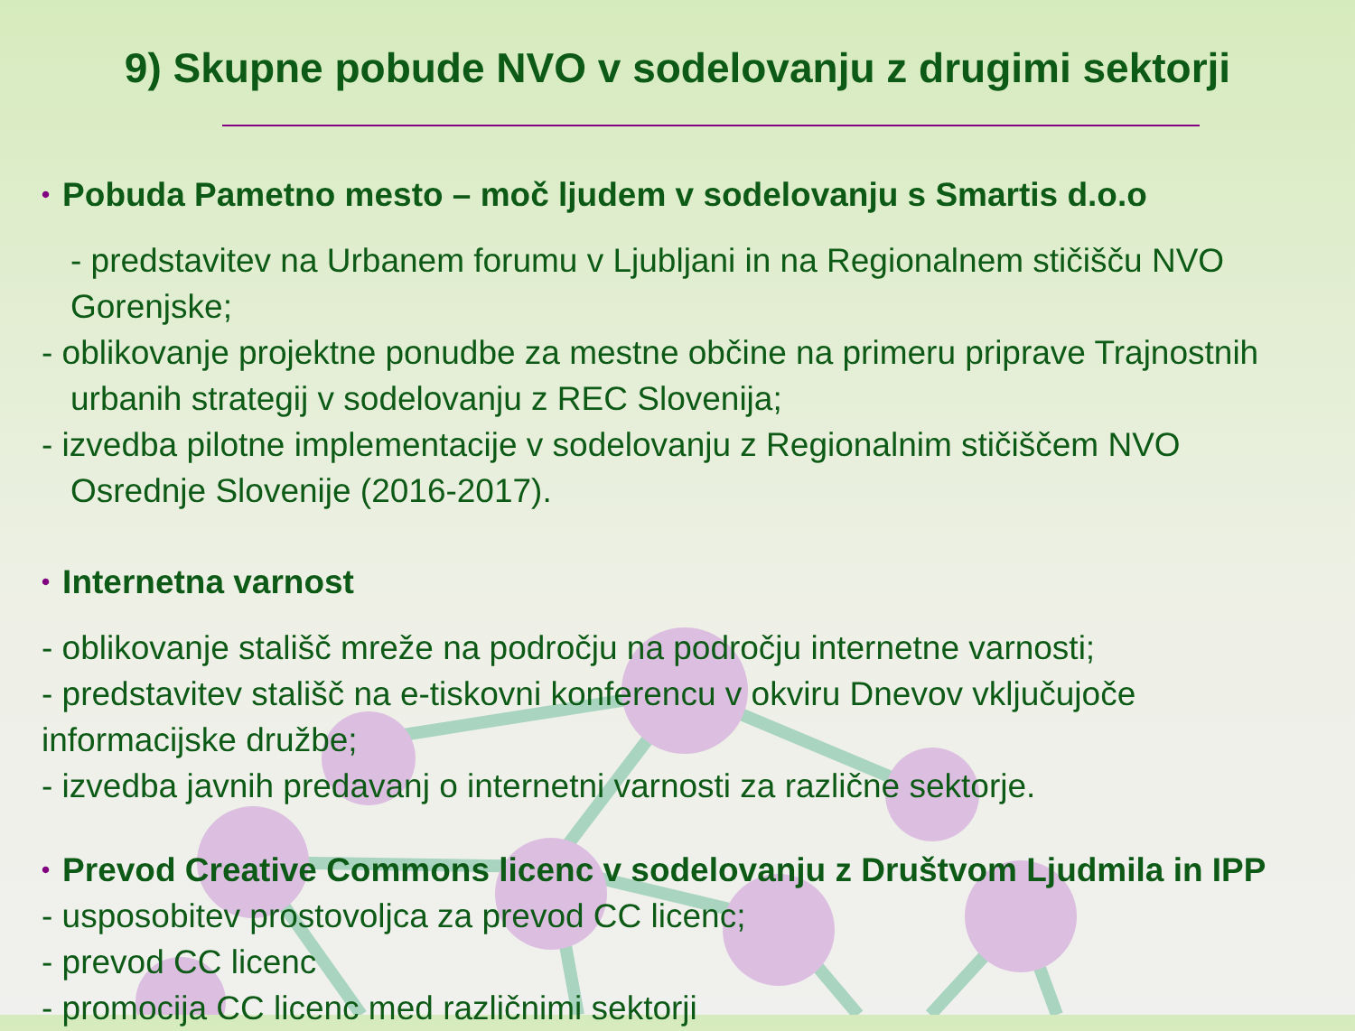9) Skupne pobude NVO v sodelovanju z drugimi sektorji
• Pobuda Pametno mesto – moč ljudem v sodelovanju s Smartis d.o.o
- predstavitev na Urbanem forumu v Ljubljani in na Regionalnem stičišču NVO Gorenjske;
- oblikovanje projektne ponudbe za mestne občine na primeru priprave Trajnostnih urbanih strategij v sodelovanju z REC Slovenija;
- izvedba pilotne implementacije v sodelovanju z Regionalnim stičiščem NVO Osrednje Slovenije (2016-2017).
• Internetna varnost
- oblikovanje stališč mreže na področju na področju internetne varnosti;
- predstavitev stališč na e-tiskovni konferencu v okviru Dnevov vključujoče informacijske družbe;
- izvedba javnih predavanj o internetni varnosti za različne sektorje.
• Prevod Creative Commons licenc v sodelovanju z Društvom Ljudmila in IPP
- usposobitev prostovoljca za prevod CC licenc;
- prevod CC licenc
- promocija CC licenc med različnimi sektorji